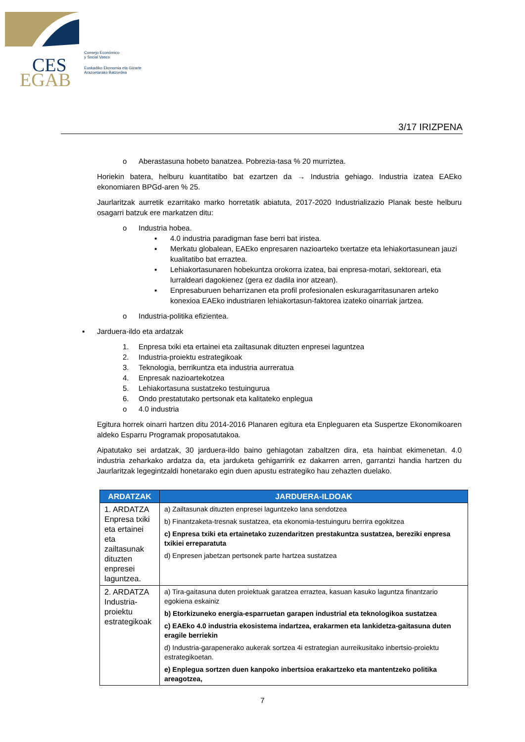CES
EGAB
Consejo Económico
y Social Vasco
Euskadiko Ekonomia eta Gizarte
Arazoetarako Batzordea
3/17 IRIZPENA
o Aberastasuna hobeto banatzea. Pobrezia-tasa % 20 murriztea.
Horiekin batera, helburu kuantitatibo bat ezartzen da → Industria gehiago. Industria izatea EAEko ekonomiaren BPGd-aren % 25.
Jaurlaritzak aurretik ezarritako marko horretatik abiatuta, 2017-2020 Industrializazio Planak beste helburu osagarri batzuk ere markatzen ditu:
o Industria hobea.
▪ 4.0 industria paradigman fase berri bat iristea.
▪ Merkatu globalean, EAEko enpresaren nazioarteko txertatze eta lehiakortasunean jauzi kualitatibo bat erraztea.
▪ Lehiakortasunaren hobekuntza orokorra izatea, bai enpresa-motari, sektoreari, eta lurraldeari dagokienez (gera ez dadila inor atzean).
▪ Enpresaburuen beharrizanen eta profil profesionalen eskuragarritasunaren arteko konexioa EAEko industriaren lehiakortasun-faktorea izateko oinarriak jartzea.
o Industria-politika efizientea.
▪ Jarduera-ildo eta ardatzak
1. Enpresa txiki eta ertainei eta zailtasunak dituzten enpresei laguntzea
2. Industria-proiektu estrategikoak
3. Teknologia, berrikuntza eta industria aurreratua
4. Enpresak nazioartekotzea
5. Lehiakortasuna sustatzeko testuingurua
6. Ondo prestatutako pertsonak eta kalitateko enplegua
o 4.0 industria
Egitura horrek oinarri hartzen ditu 2014-2016 Planaren egitura eta Enpleguaren eta Suspertze Ekonomikoaren aldeko Esparru Programak proposatutakoa.
Aipatutako sei ardatzak, 30 jarduera-ildo baino gehiagotan zabaltzen dira, eta hainbat ekimenetan. 4.0 industria zeharkako ardatza da, eta jarduketa gehigarririk ez dakarren arren, garrantzi handia hartzen du Jaurlaritzak legegintzaldi honetarako egin duen apustu estrategiko hau zehazten duelako.
| ARDATZAK | JARDUERA-ILDOAK |
| --- | --- |
| 1. ARDATZA Enpresa txiki eta ertainei eta zailtasunak dituzten enpresei laguntzea. | a) Zailtasunak dituzten enpresei laguntzeko lana sendotzea b) Finantzaketa-tresnak sustatzea, eta ekonomia-testuinguru berrira egokitzea c) Enpresa txiki eta ertainetako zuzendaritzen prestakuntza sustatzea, bereziki enpresa txikiei erreparatuta d) Enpresen jabetzan pertsonek parte hartzea sustatzea |
| 2. ARDATZA Industria-proiektu estrategikoak | a) Tira-gaitasuna duten proiektuak garatzea erraztea, kasuan kasuko laguntza finantzario egokiena eskainiz b) Etorkizuneko energia-esparruetan garapen industrial eta teknologikoa sustatzea c) EAEko 4.0 industria ekosistema indartzea, erakarmen eta lankidetza-gaitasuna duten eragile berriekin d) Industria-garapenerako aukerak sortzea 4i estrategian aurreikusitako inbertsio-proiektu estrategikoetan. e) Enplegua sortzen duen kanpoko inbertsioa erakartzeko eta mantentzeko politika areagotzea, |
7